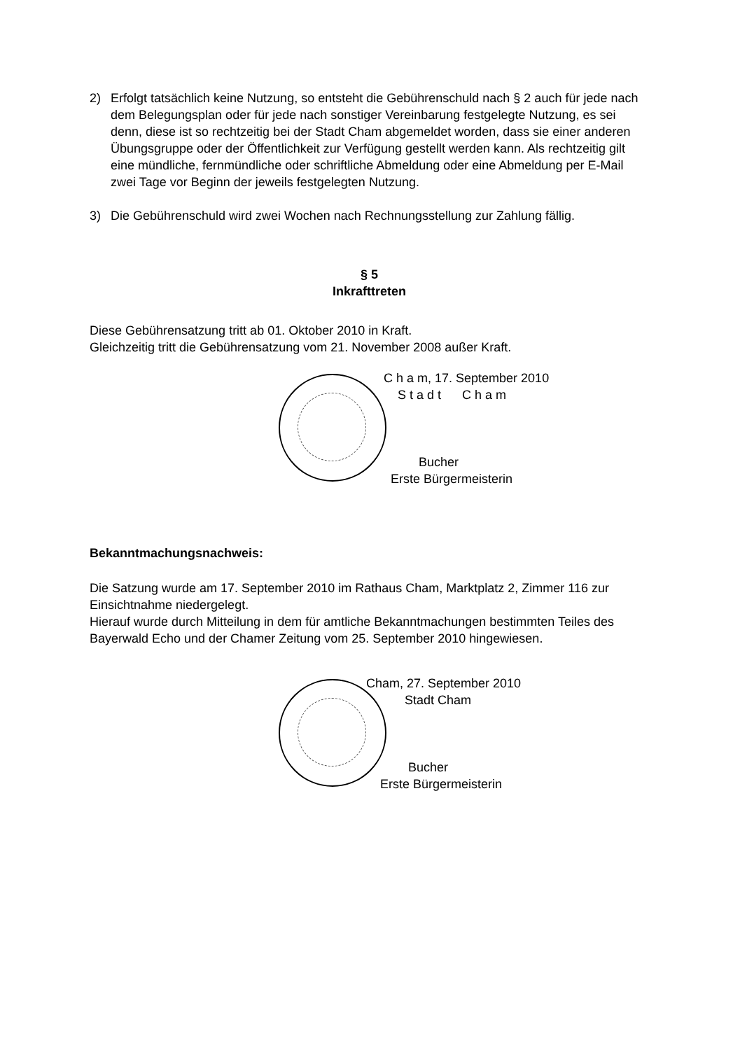2) Erfolgt tatsächlich keine Nutzung, so entsteht die Gebührenschuld nach § 2 auch für jede nach dem Belegungsplan oder für jede nach sonstiger Vereinbarung festgelegte Nutzung, es sei denn, diese ist so rechtzeitig bei der Stadt Cham abgemeldet worden, dass sie einer anderen Übungsgruppe oder der Öffentlichkeit zur Verfügung gestellt werden kann. Als rechtzeitig gilt eine mündliche, fernmündliche oder schriftliche Abmeldung oder eine Abmeldung per E-Mail zwei Tage vor Beginn der jeweils festgelegten Nutzung.
3) Die Gebührenschuld wird zwei Wochen nach Rechnungsstellung zur Zahlung fällig.
§ 5
Inkrafttreten
Diese Gebührensatzung tritt ab 01. Oktober 2010 in Kraft.
Gleichzeitig tritt die Gebührensatzung vom 21. November 2008 außer Kraft.
C h a m, 17. September 2010
S t a d t C h a m
Bucher
Erste Bürgermeisterin
Bekanntmachungsnachweis:
Die Satzung wurde am 17. September 2010 im Rathaus Cham, Marktplatz 2, Zimmer 116 zur Einsichtnahme niedergelegt.
Hierauf wurde durch Mitteilung in dem für amtliche Bekanntmachungen bestimmten Teiles des Bayerwald Echo und der Chamer Zeitung vom 25. September 2010 hingewiesen.
Cham, 27. September 2010
Stadt Cham
Bucher
Erste Bürgermeisterin